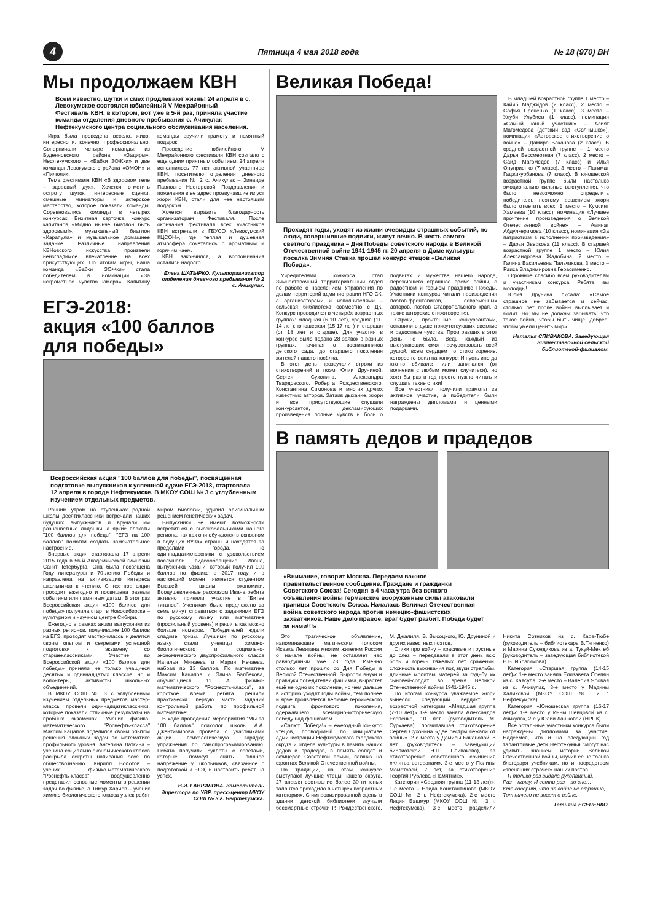4 Пятница 4 мая 2018 года № 18 (970) ВН
Мы продолжаем КВН
Всем известно, шутки и смех продлевают жизнь! 24 апреля в с. Левокумское состоялся юбилейный V Межрайонный Фестиваль КВН, в котором, вот уже в 5-й раз, приняла участие команда отделения дневного пребывания с. Ачикулак Нефтекумского центра социального обслуживания населения.
Игра была проведена весело, живо, интересно и, конечно, профессионально. Соперничали четыре команды: из Буденновского района «Задиры», Нефтекумского – «Бабки ЗОЖки» и две команды Левокумского района «ОМОН» и «Пилюли».
Тема фестиваля КВН «В здоровом теле – здоровый дух». Хочется отметить остроту шуток, интересные сценки, смешные миниатюры и актерское мастерство, которое показали команды. Соревновались команды в четырех конкурсах: Визитная карточка, конкурс капитанов «Модно нынче биатлон быть здоровым!», музыкальный биатлон «Карапули» и музыкальное домашнее задание. Различные направления КВНовского искусства произвели неизгладимое впечатление на всех присутствующих. По итогам игры, наша команда «Бабки ЗОЖки» стала победителем в номинации «За искрометное чувство юмора». Капитану команды вручили грамоту и памятный подарок.
Проведение юбилейного V Межрайонного фестиваля КВН совпало с еще одним приятным событием. 24 апреля исполнилось 77 лет активной участнице КВН, посетителю отделения дневного пребывания № 2 с. Ачикулак – Зинаиде Павловне Нестеровой. Поздравления и пожелания в ее адрес прозвучавшие из уст жюри КВН, стали для нее настоящим подарком.
Хочется выразить благодарность организаторам Фестиваля. После окончания фестиваля всех участников КВН встречали в ГБУСО «Левокумский КЦСОН», где теплая и душевная атмосфера сочетались с ароматным и горячим чаем.
КВН закончился, а воспоминания остались надолго.
Елена ШАТЫРКО. Культорганизатор отделения дневного пребывания № 2 с. Ачикулак.
ЕГЭ-2018:
акция «100 баллов
для победы»
Всероссийская акция "100 баллов для победы", посвящённая подготовке выпускников к успешной сдаче ЕГЭ-2018, стартовала 12 апреля в городе Нефтекумске, В МКОУ СОШ № 3 с углубленным изучением отдельных предметов.
Ранним утром на ступеньках родной школы десятиклассники встречали наших будущих выпускников и вручали им разноцветные ладошки, а яркие плакаты "100 баллов для победы", "ЕГЭ на 100 баллов" помогли создать замечательное настроение.
Впервые акция стартовала 17 апреля 2015 года в 56-й Академической гимназии Санкт-Петербурга. Она была посвящена Году литературы и 70-летию Победы и направлена на активизацию интереса школьников к чтению. С тех пор акция проходит ежегодно и посвящена разным событиям или памятным датам. В этот раз Всероссийская акция «100 баллов для победы» получила старт в Новосибирске – культурном и научном центре Сибири.
Ежегодно в рамках акции выпускники из разных регионов, получившие 100 баллов на ЕГЭ, проводят мастер-классы и делятся своим опытом и секретами успешной подготовки к экзамену со старшеклассниками. Участие во Всероссийской акции «100 баллов для победы» приняли не только учащиеся десятых и одиннадцатых классов, но и волонтёры, активисты школьных объединений.
В МКОУ СОШ № 3 с углубленным изучением отдельных предметов мастер-классы провели одиннадцатиклассники, которые показали отличные результаты на пробных экзаменах. Ученик физико-математического "Роснефть-класса" Максим Кацапов поделился своим опытом решения сложных задач по математике профильного уровня. Ангелина Латкина – ученица социально-экономического класса раскрыла секреты написания эссе по обществознанию. Кирилл Волотов – ученик физико-математического "Роснефть-класса" воодушевленно представил основные моменты в решении задач по физике, а Тимур Хариев – ученик химико-биологического класса увлек ребят миром биологии, удивил оригинальным решением генетических задач.
Выпускники не имеют возможности встретиться с высокобальниками нашего региона, так как они обучаются в основном в ведущих ВУЗах страны и находятся за пределами города, но одиннадцатиклассники с удовольствием послушали видеообращение Ивана, выпускника Казани, который получил 100 баллов по физике в 2017 году и в настоящий момент является студентом Высшей школы экономики. Воодушевленные рассказом Ивана ребята активно приняли участие в "Битве титанов". Ученикам было предложено за семь минут справиться с заданиями ЕГЭ по русскому языку или математике (профильный уровень) и решить как можно больше номеров. Победителей ждали сладкие призы. Лучшими по русскому языку стали ученицы химико-биологического и социально-экономического двухпрофильного класса Наталья Минаева и Мария Нечаева, набрав по 13 баллов. По математике Максим Кацапов и Элина Балбекова, обучающиеся 11 А физико-математического "Роснефть-класса", за короткое время ребята решили практически первую часть заданий контрольной работы по профильной математике!
В ходе проведения мероприятия "Мы за 100 баллов" психолог школы А.А. Джентимирова провела с участниками акции психологическую зарядку, упражнения по самопрограммированию. Ребята получили буклеты с советами, которые помогут снять лишнее напряжение у школьников, связанное с подготовкой к ЕГЭ, и настроить ребят на успех.
В.И. ГАВРИЛОВА. Заместитель директора по УВР, пресс-центр МКОУ СОШ № 3 г. Нефтекумска.
Великая Победа!
Проходят годы, уходят из жизни очевидцы страшных событий, но люди, совершившие подвиги, живут вечно. В честь самого светлого праздника – Дня Победы советского народа в Великой Отечественной войне 1941-1945 гг. 20 апреля в Доме культуры поселка Зимняя Ставка прошёл конкурс чтецов «Великая Победа».
Учредителями конкурса стал Зимнеставочный территориальный отдел по работе с населением Управления по делам территорий администрации НГО СК, а организаторами и исполнителями – сельская библиотека совместно с ДК. Конкурс проводился в четырёх возрастных группах: младшая (6-10 лет), средняя (11-14 лет); юношеская (15-17 лет) и старшая (от 18 лет и старше). Для участия в конкурсе было подано 28 заявок в разных группах, начиная от воспитанников детского сада, до старшего поколения жителей нашего посёлка.
В этот день прозвучали строки из стихотворений и поэм Юлии Друниной, Сергея Сухонина, Александра Твардовского, Роберта Рождественского, Константина Симонова и многих других известных авторов. Затаив дыхание, жюри и все присутствующие слушали конкурсантов, декламирующих произведения полные чувств и боли о подвигах и мужестве нашего народа, пережившего страшное время войны, о радостном и горьком празднике Победы. Участники конкурса читали произведения поэтов-фронтовиков, современных авторов, поэтов Ставропольского края, а также авторские стихотворения.
Строки, прочтенные конкурсантами, оставили в душе присутствующих светлые и радостные чувства. Проигравших в этот день не было. Ведь каждый из выступающих смог прочувствовать всей душой, всем сердцем то стихотворение, которое готовил на конкурс. И пусть иногда кто-то сбивался или запинался (от волнения с любым может случиться), но хотя бы раз в год просто нужно читать и слушать такие стихи!
Все участники получили грамоты за активное участие, а победители были награждены дипломами и ценными подарками.
В младшей возрастной группе 1 место – Кайиб Маджидов (2 класс), 2 место – Софья Проценко (1 класс), 3 место – Улуби Улубиев (1 класс), номинация «Самый юный участник» – Асият Магомедова (детский сад «Солнышко»), номинация «Авторское стихотворение о войне» – Дамира Баканова (2 класс). В средней возрастной группе – 1 место Дарья Бессмертная (7 класс), 2 место – Саид Магомедов (7 класс) и Илья Онуприенко (7 класс), 3 место – Патимат Гаджикурбанова (7 класс). В юношеской возрастной группе были настолько эмоционально сильные выступления, что было невозможно определить победителя, поэтому решением жюри было отметить всех: 1 место – Кумсият Хамаева (10 класс), номинация «Лучшее прочтение произведения о Великой Отечественной войне» – Аминат Абдулкеримова (10 класс), номинация «За патриотизм в исполнении произведения» – Дарья Зверкова (11 класс). В старшей возрастной группе 1 место – Юлия Александровна Жадобина, 2 место – Галина Васильевна Пальчикова, 3 место – Раиса Владимировна Герасименко.
Огромное спасибо всем руководителям и участникам конкурса. Ребята, вы молодцы!
Юлия Друнина писала: «Самое страшное не забывается и сейчас, столько лет после войны выплывает и болит. Но мы не должны забывать, что такое война, чтобы быть чище, добрее, чтобы умели ценить мир».
Наталья СПИВАКОВА. Заведующая Зимнеставочной сельской библиотекой-филиалом.
В память дедов и прадедов
«Внимание, говорит Москва. Передаем важное правительственное сообщение. Граждане и гражданки Советского Союза! Сегодня в 4 часа утра без всякого объявления войны германские вооруженные силы атаковали границы Советского Союза. Началась Великая Отечественная война советского народа против немецко-фашистских захватчиков. Наше дело правое, враг будет разбит. Победа будет за нами!!!»
Это трагическое объявление, напоминающие магическим голосом Исаака Левитана многим жителям России о начале войны, не оставляет нас равнодушным уже 73 года. Именно столько лет прошло со Дня Победы в Великой Отечественной. Выросли внуки и правнуки победителей фашизма, вырастет ещё не одно их поколение, но чем дальше в историю уходят годы войны, тем полнее и ярче проявляется величие героического подвига фронтового поколения, одержавшего всемирно-историческую победу над фашизмом.
«Салют, Победа!» – ежегодный конкурс чтецов, проводимый по инициативе администрации Нефтекумского городского округа и отдела культуры в память наших дедов и прадедов, в память солдат и офицеров Советской армии, павших на фронтах Великой Отечественной войны.
По традиции, на этом конкурсе выступают лучшие чтецы нашего округа. 27 апреля состязание более 30-ти юных талантов проходило в четырёх возрастных категориях. С импровизированной сцены в здании детской библиотеки звучали бессмертные строчки Р. Рождественского, М. Джалиля, В. Высоцкого, Ю. Друниной и других известных поэтов.
Стихи про войну – красивые и грустные до слез – передавали в этот день всю боль и горечь тяжелых лет сражений, сложность выживания под звуки стрельбы, длинные молитвы матерей за судьбу их сыновей-солдат во время Великой Отечественной войны 1941-1945 г..
По итогам конкурса уважаемое жюри вынесло следующий вердикт: в возрастной категории «Младшая группа (7-10 лет)» 1-е место заняла Александра Есепенко, 10 лет, (руководитель М. Сурхаева), прочитавшая стихотворение Сергея Сухонина «Две сестры бежали от войны». 2-е место у Дамиры Бакановой, 8 лет (руководитель – заведующий библиотекой Н.П. Спивакова), за стихотворение собственного сочинения «Клятва ветеранам». 3-е место у Полины Момотовой, 7 лет, за стихотворение Георгия Рублева «Памятник».
Категория «Средняя группа (11-13 лет)»: 1-е место – Наида Константинова (МКОУ СОШ № 2 г. Нефтекумска), 2-е место Лидия Башмур (МКОУ СОШ № 3 г. Нефтекумска), 3-е место разделили Никита Сотников из с. Кара-Тюбе (руководитель – библиотекарь В.Тягненко) и Марина Суюндикова из а. Тукуй-Мектеб (руководитель – заведующая библиотекой Н.В. Ибрагимова)
Категория «Старшая группа (14-15 лет)»: 1-е место заняла Елизавета Осепян из с. Каясула, 2-е место – Валерия Яровая из с. Ачикулак, 3-е место у Мадины Халиковой (МКОУ СОШ № 2 г. Нефтекумска).
Категория «Юношеская группа (16-17 лет)»: 1-е место у Инны Шевцовой из с. Ачикулак, 2-е у Юлии Лашковой (НРПК).
Все остальные участники конкурса были награждены дипломами за участие. Надеемся, что и на следующий год талантливые дети Нефтекумья смогут нас удивить знанием истории Великой Отечественной войны, изучив её не только благодаря учебникам, но и посредством «звенящих строчек» наших поэтов.
Я только раз видала рукопашный,
Раз – наяву. И сотни раз – во сне…
Кто говорит, что на войне не страшно,
Тот ничего не знает о войне.
Татьяна ЕСЕПЕНКО.